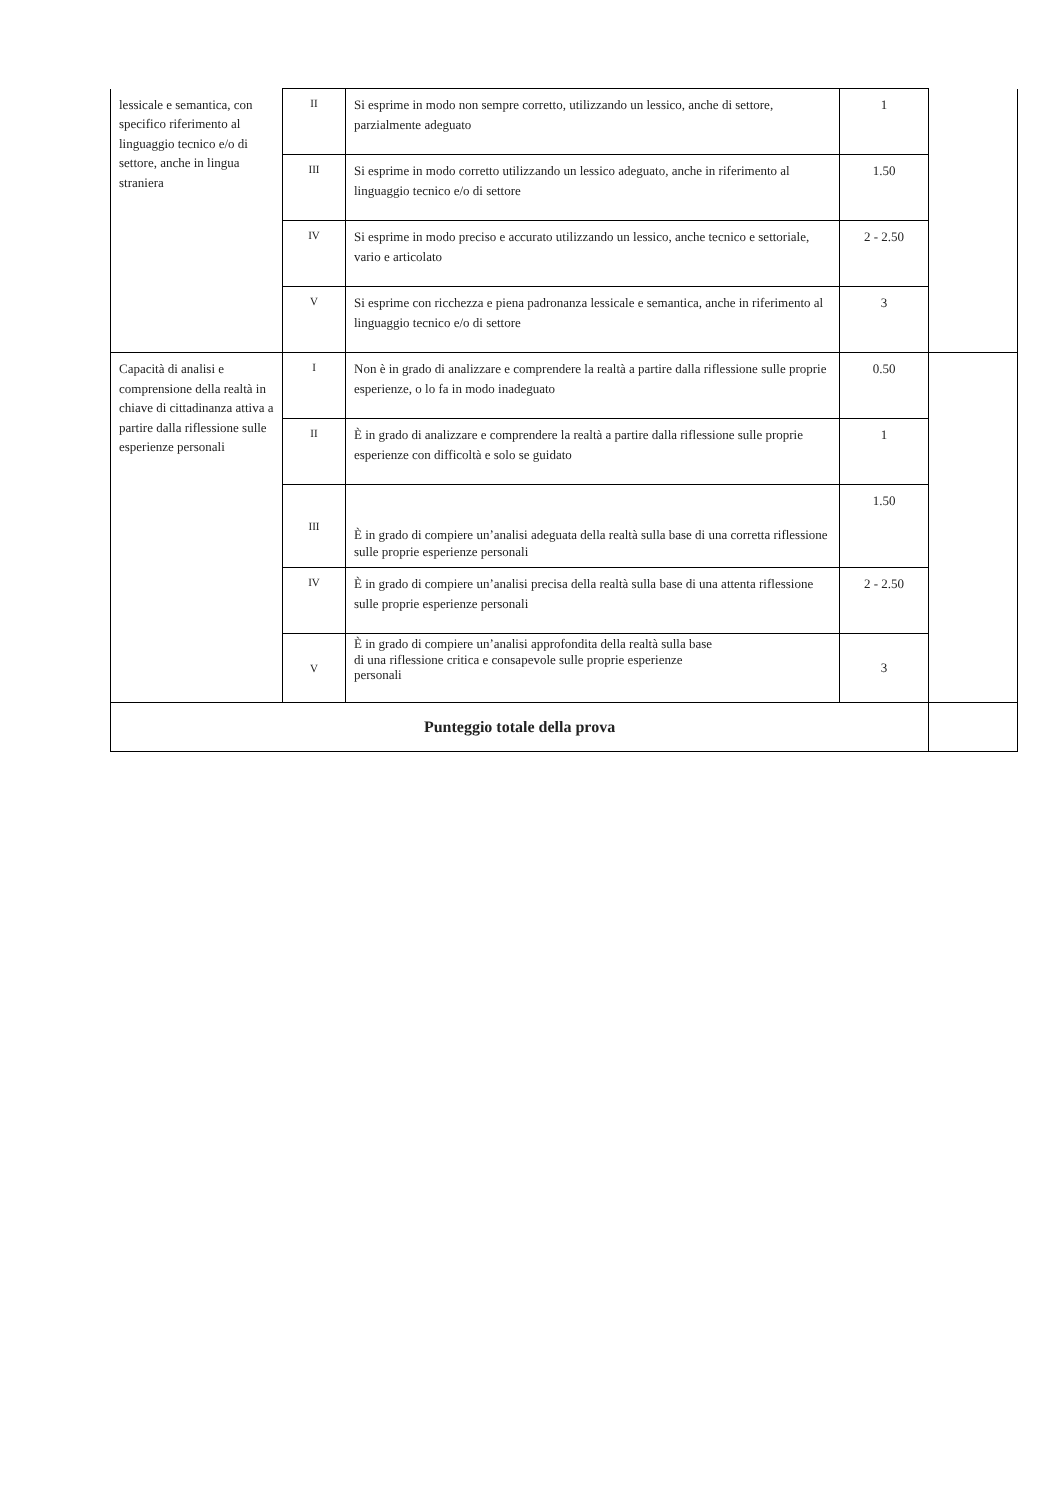| lessicale e semantica, con specifico riferimento al linguaggio tecnico e/o di settore, anche in lingua straniera | II | Si esprime in modo non sempre corretto, utilizzando un lessico, anche di settore, parzialmente adeguato | 1 | |
| | III | Si esprime in modo corretto utilizzando un lessico adeguato, anche in riferimento al linguaggio tecnico e/o di settore | 1.50 | |
| | IV | Si esprime in modo preciso e accurato utilizzando un lessico, anche tecnico e settoriale, vario e articolato | 2 - 2.50 | |
| | V | Si esprime con ricchezza e piena padronanza lessicale e semantica, anche in riferimento al linguaggio tecnico e/o di settore | 3 | |
| Capacità di analisi e comprensione della realtà in chiave di cittadinanza attiva a partire dalla riflessione sulle esperienze personali | I | Non è in grado di analizzare e comprendere la realtà a partire dalla riflessione sulle proprie esperienze, o lo fa in modo inadeguato | 0.50 | |
| | II | È in grado di analizzare e comprendere la realtà a partire dalla riflessione sulle proprie esperienze con difficoltà e solo se guidato | 1 | |
| | III | È in grado di compiere un’analisi adeguata della realtà sulla base di una corretta riflessione sulle proprie esperienze personali | 1.50 | |
| | IV | È in grado di compiere un’analisi precisa della realtà sulla base di una attenta riflessione sulle proprie esperienze personali | 2 - 2.50 | |
| | V | È in grado di compiere un’analisi approfondita della realtà sulla base di una riflessione critica e consapevole sulle proprie esperienze personali | 3 | |
| Punteggio totale della prova | | | | |